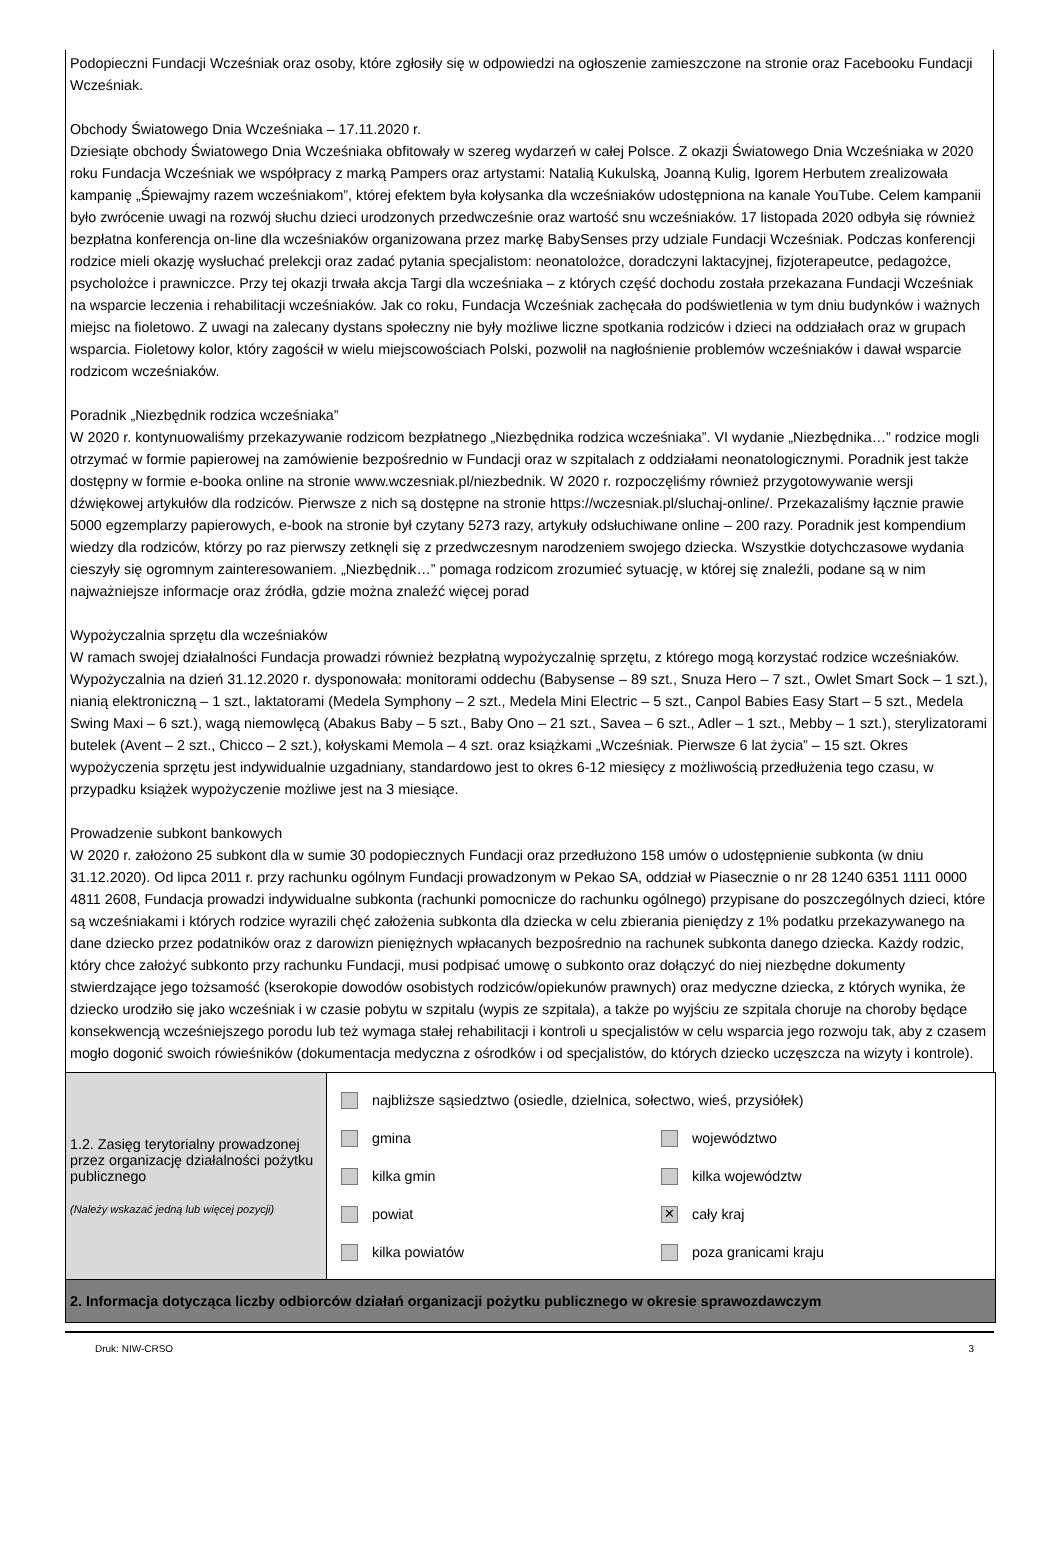Podopieczni Fundacji Wcześniak oraz osoby, które zgłosiły się w odpowiedzi na ogłoszenie zamieszczone na stronie oraz Facebooku Fundacji Wcześniak.
Obchody Światowego Dnia Wcześniaka – 17.11.2020 r.
Dziesiąte obchody Światowego Dnia Wcześniaka obfitowały w szereg wydarzeń w całej Polsce. Z okazji Światowego Dnia Wcześniaka w 2020 roku Fundacja Wcześniak we współpracy z marką Pampers oraz artystami: Natalią Kukulską, Joanną Kulig, Igorem Herbutem zrealizowała kampanię „Śpiewajmy razem wcześniakom”, której efektem była kołysanka dla wcześniaków udostępniona na kanale YouTube. Celem kampanii było zwrócenie uwagi na rozwój słuchu dzieci urodzonych przedwcześnie oraz wartość snu wcześniaków. 17 listopada 2020 odbyła się również bezpłatna konferencja on-line dla wcześniaków organizowana przez markę BabySenses przy udziale Fundacji Wcześniak. Podczas konferencji rodzice mieli okazję wysłuchać prelekcji oraz zadać pytania specjalistom: neonatolożce, doradczyni laktacyjnej, fizjoterapeutce, pedagożce, psycholożce i prawniczce. Przy tej okazji trwała akcja Targi dla wcześniaka – z których część dochodu została przekazana Fundacji Wcześniak na wsparcie leczenia i rehabilitacji wcześniaków. Jak co roku, Fundacja Wcześniak zachęcała do podświetlenia w tym dniu budynków i ważnych miejsc na fioletowo. Z uwagi na zalecany dystans społeczny nie były możliwe liczne spotkania rodziców i dzieci na oddziałach oraz w grupach wsparcia. Fioletowy kolor, który zagościł w wielu miejscowościach Polski, pozwolił na nagłośnienie problemów wcześniaków i dawał wsparcie rodzicom wcześniaków.
Poradnik „Niezbędnik rodzica wcześniaka”
W 2020 r. kontynuowaliśmy przekazywanie rodzicom bezpłatnego „Niezbędnika rodzica wcześniaka”. VI wydanie „Niezbędnika…” rodzice mogli otrzymać w formie papierowej na zamówienie bezpośrednio w Fundacji oraz w szpitalach z oddziałami neonatologicznymi. Poradnik jest także dostępny w formie e-booka online na stronie www.wczesniak.pl/niezbednik. W 2020 r. rozpoczęliśmy również przygotowywanie wersji dźwiękowej artykułów dla rodziców. Pierwsze z nich są dostępne na stronie https://wczesniak.pl/sluchaj-online/. Przekazaliśmy łącznie prawie 5000 egzemplarzy papierowych, e-book na stronie był czytany 5273 razy, artykuły odsłuchiwane online – 200 razy. Poradnik jest kompendium wiedzy dla rodziców, którzy po raz pierwszy zetknęli się z przedwczesnym narodzeniem swojego dziecka. Wszystkie dotychczasowe wydania cieszyły się ogromnym zainteresowaniem. „Niezbędnik…” pomaga rodzicom zrozumieć sytuację, w której się znaleźli, podane są w nim najważniejsze informacje oraz źródła, gdzie można znaleźć więcej porad
Wypożyczalnia sprzętu dla wcześniaków
W ramach swojej działalności Fundacja prowadzi również bezpłatną wypożyczalnię sprzętu, z którego mogą korzystać rodzice wcześniaków. Wypożyczalnia na dzień 31.12.2020 r. dysponowała: monitorami oddechu (Babysense – 89 szt., Snuza Hero – 7 szt., Owlet Smart Sock – 1 szt.), nianią elektroniczną – 1 szt., laktatorami (Medela Symphony – 2 szt., Medela Mini Electric – 5 szt., Canpol Babies Easy Start – 5 szt., Medela Swing Maxi – 6 szt.), wagą niemowlęcą (Abakus Baby – 5 szt., Baby Ono – 21 szt., Savea – 6 szt., Adler – 1 szt., Mebby – 1 szt.), sterylizatorami butelek (Avent – 2 szt., Chicco – 2 szt.), kołyskami Memola – 4 szt. oraz książkami „Wcześniak. Pierwsze 6 lat życia” – 15 szt. Okres wypożyczenia sprzętu jest indywidualnie uzgadniany, standardowo jest to okres 6-12 miesięcy z możliwością przedłużenia tego czasu, w przypadku książek wypożyczenie możliwe jest na 3 miesiące.
Prowadzenie subkont bankowych
W 2020 r. założono 25 subkont dla w sumie 30 podopiecznych Fundacji oraz przedłużono 158 umów o udostępnienie subkonta (w dniu 31.12.2020). Od lipca 2011 r. przy rachunku ogólnym Fundacji prowadzonym w Pekao SA, oddział w Piasecznie o nr 28 1240 6351 1111 0000 4811 2608, Fundacja prowadzi indywidualne subkonta (rachunki pomocnicze do rachunku ogólnego) przypisane do poszczególnych dzieci, które są wcześniakami i których rodzice wyrazili chęć założenia subkonta dla dziecka w celu zbierania pieniędzy z 1% podatku przekazywanego na dane dziecko przez podatników oraz z darowizn pieniężnych wpłacanych bezpośrednio na rachunek subkonta danego dziecka. Każdy rodzic, który chce założyć subkonto przy rachunku Fundacji, musi podpisać umowę o subkonto oraz dołączyć do niej niezbędne dokumenty stwierdzające jego tożsamość (kserokopie dowodów osobistych rodziców/opiekunów prawnych) oraz medyczne dziecka, z których wynika, że dziecko urodziło się jako wcześniak i w czasie pobytu w szpitalu (wypis ze szpitala), a także po wyjściu ze szpitala choruje na choroby będące konsekwencją wcześniejszego porodu lub też wymaga stałej rehabilitacji i kontroli u specjalistów w celu wsparcia jego rozwoju tak, aby z czasem mogło dogonić swoich rówieśników (dokumentacja medyczna z ośrodków i od specjalistów, do których dziecko uczęszcza na wizyty i kontrole).
| 1.2. Zasięg terytorialny prowadzonej przez organizację działalności pożytku publicznego (Należy wskazać jedną lub więcej pozycji) | najbliższe sąsiedztwo (osiedle, dzielnica, sołectwo, wieś, przysiółek) gmina województwo kilka gmin kilka województw powiat ✕ cały kraj kilka powiatów poza granicami kraju |
| 2. Informacja dotycząca liczby odbiorców działań organizacji pożytku publicznego w okresie sprawozdawczym | |
Druk: NIW-CRSO 3